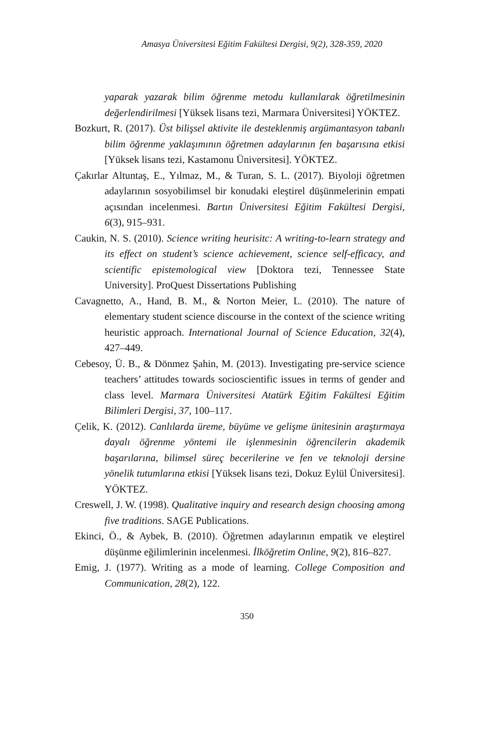Amasya Üniversitesi Eğitim Fakültesi Dergisi, 9(2), 328-359, 2020
yaparak yazarak bilim öğrenme metodu kullanılarak öğretilmesinin değerlendirilmesi [Yüksek lisans tezi, Marmara Üniversitesi] YÖKTEZ.
Bozkurt, R. (2017). Üst bilişsel aktivite ile desteklenmiş argümantasyon tabanlı bilim öğrenme yaklaşımının öğretmen adaylarının fen başarısına etkisi [Yüksek lisans tezi, Kastamonu Üniversitesi]. YÖKTEZ.
Çakırlar Altuntaş, E., Yılmaz, M., & Turan, S. L. (2017). Biyoloji öğretmen adaylarının sosyobilimsel bir konudaki eleştirel düşünmelerinin empati açısından incelenmesi. Bartın Üniversitesi Eğitim Fakültesi Dergisi, 6(3), 915–931.
Caukin, N. S. (2010). Science writing heurisitc: A writing-to-learn strategy and its effect on student’s science achievement, science self-efficacy, and scientific epistemological view [Doktora tezi, Tennessee State University]. ProQuest Dissertations Publishing
Cavagnetto, A., Hand, B. M., & Norton Meier, L. (2010). The nature of elementary student science discourse in the context of the science writing heuristic approach. International Journal of Science Education, 32(4), 427–449.
Cebesoy, Ü. B., & Dönmez Şahin, M. (2013). Investigating pre-service science teachers’ attitudes towards socioscientific issues in terms of gender and class level. Marmara Üniversitesi Atatürk Eğitim Fakültesi Eğitim Bilimleri Dergisi, 37, 100–117.
Çelik, K. (2012). Canlılarda üreme, büyüme ve gelişme ünitesinin araştırmaya dayalı öğrenme yöntemi ile işlenmesinin öğrencilerin akademik başarılarına, bilimsel süreç becerilerine ve fen ve teknoloji dersine yönelik tutumlarına etkisi [Yüksek lisans tezi, Dokuz Eylül Üniversitesi]. YÖKTEZ.
Creswell, J. W. (1998). Qualitative inquiry and research design choosing among five traditions. SAGE Publications.
Ekinci, Ö., & Aybek, B. (2010). Öğretmen adaylarının empatik ve eleştirel düşünme eğilimlerinin incelenmesi. İlköğretim Online, 9(2), 816–827.
Emig, J. (1977). Writing as a mode of learning. College Composition and Communication, 28(2), 122.
350